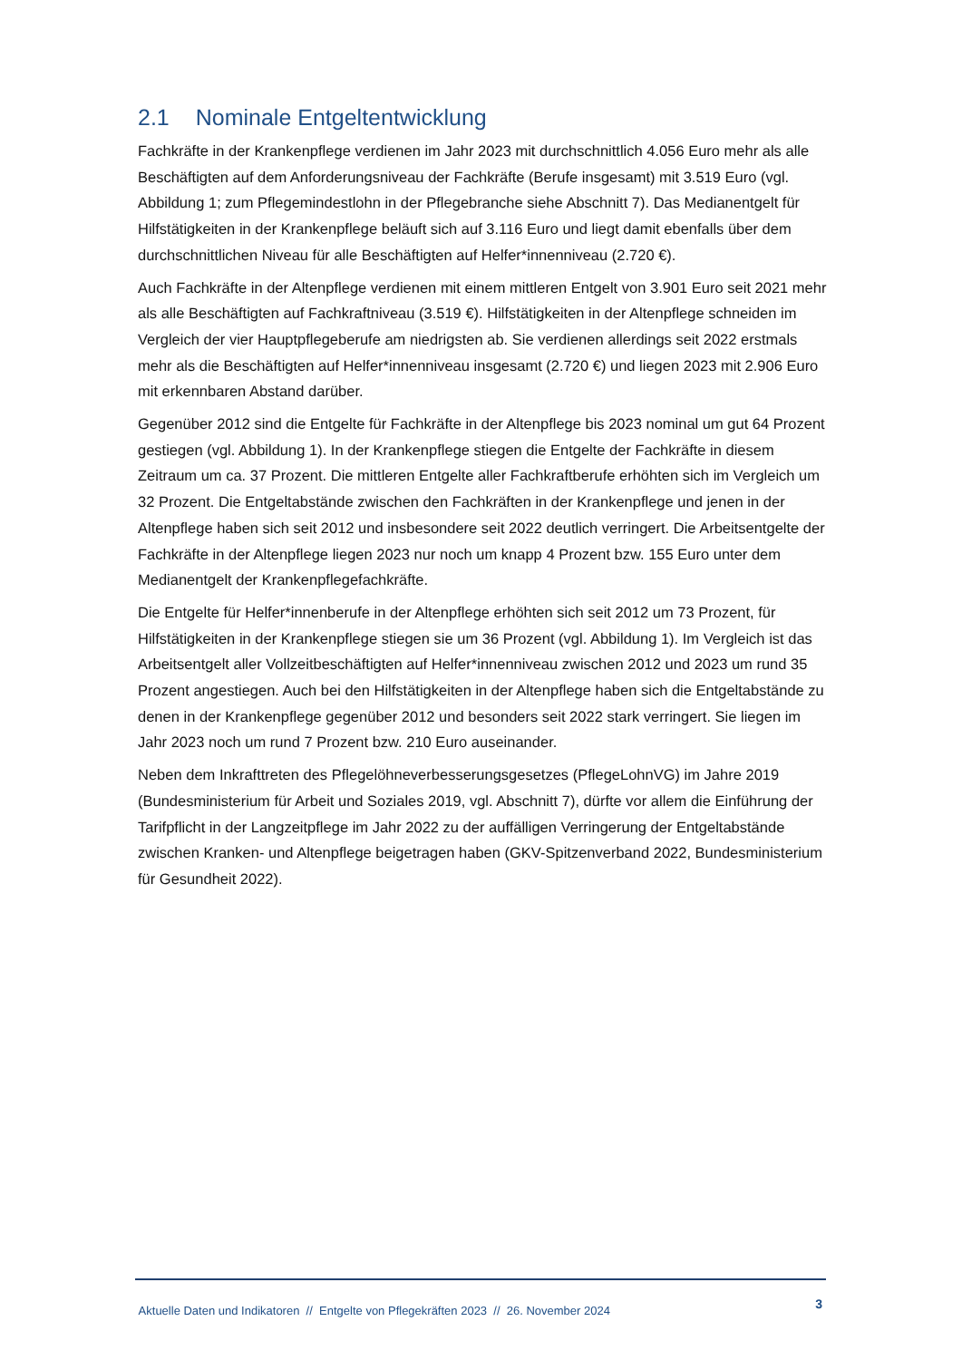2.1 Nominale Entgeltentwicklung
Fachkräfte in der Krankenpflege verdienen im Jahr 2023 mit durchschnittlich 4.056 Euro mehr als alle Beschäftigten auf dem Anforderungsniveau der Fachkräfte (Berufe insgesamt) mit 3.519 Euro (vgl. Abbildung 1; zum Pflegemindestlohn in der Pflegebranche siehe Abschnitt 7). Das Medianentgelt für Hilfstätigkeiten in der Krankenpflege beläuft sich auf 3.116 Euro und liegt damit ebenfalls über dem durchschnittlichen Niveau für alle Beschäftigten auf Helfer*innenniveau (2.720 €).
Auch Fachkräfte in der Altenpflege verdienen mit einem mittleren Entgelt von 3.901 Euro seit 2021 mehr als alle Beschäftigten auf Fachkraftniveau (3.519 €). Hilfstätigkeiten in der Altenpflege schneiden im Vergleich der vier Hauptpflegeberufe am niedrigsten ab. Sie verdienen allerdings seit 2022 erstmals mehr als die Beschäftigten auf Helfer*innenniveau insgesamt (2.720 €) und liegen 2023 mit 2.906 Euro mit erkennbaren Abstand darüber.
Gegenüber 2012 sind die Entgelte für Fachkräfte in der Altenpflege bis 2023 nominal um gut 64 Prozent gestiegen (vgl. Abbildung 1). In der Krankenpflege stiegen die Entgelte der Fachkräfte in diesem Zeitraum um ca. 37 Prozent. Die mittleren Entgelte aller Fachkraftberufe erhöhten sich im Vergleich um 32 Prozent. Die Entgeltabstände zwischen den Fachkräften in der Krankenpflege und jenen in der Altenpflege haben sich seit 2012 und insbesondere seit 2022 deutlich verringert. Die Arbeitsentgelte der Fachkräfte in der Altenpflege liegen 2023 nur noch um knapp 4 Prozent bzw. 155 Euro unter dem Medianentgelt der Krankenpflegefachkräfte.
Die Entgelte für Helfer*innenberufe in der Altenpflege erhöhten sich seit 2012 um 73 Prozent, für Hilfstätigkeiten in der Krankenpflege stiegen sie um 36 Prozent (vgl. Abbildung 1). Im Vergleich ist das Arbeitsentgelt aller Vollzeitbeschäftigten auf Helfer*innenniveau zwischen 2012 und 2023 um rund 35 Prozent angestiegen. Auch bei den Hilfstätigkeiten in der Altenpflege haben sich die Entgeltabstände zu denen in der Krankenpflege gegenüber 2012 und besonders seit 2022 stark verringert. Sie liegen im Jahr 2023 noch um rund 7 Prozent bzw. 210 Euro auseinander.
Neben dem Inkrafttreten des Pflegelöhneverbesserungsgesetzes (PflegeLohnVG) im Jahre 2019 (Bundesministerium für Arbeit und Soziales 2019, vgl. Abschnitt 7), dürfte vor allem die Einführung der Tarifpflicht in der Langzeitpflege im Jahr 2022 zu der auffälligen Verringerung der Entgeltabstände zwischen Kranken- und Altenpflege beigetragen haben (GKV-Spitzenverband 2022, Bundesministerium für Gesundheit 2022).
Aktuelle Daten und Indikatoren // Entgelte von Pflegekräften 2023 // 26. November 2024 3